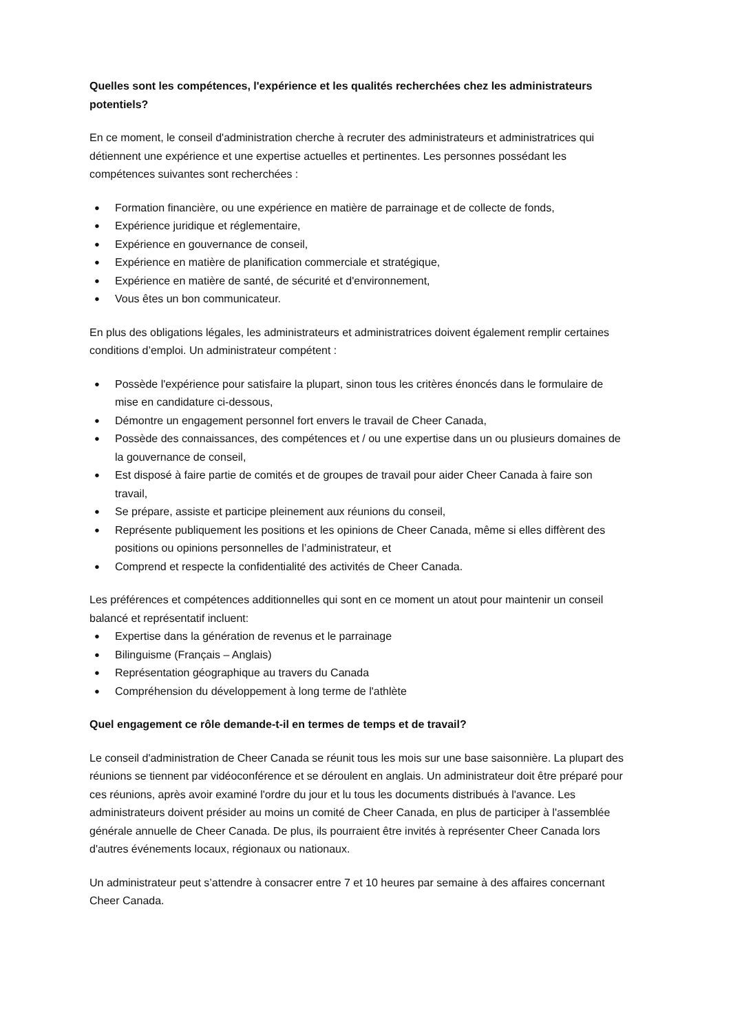Quelles sont les compétences, l'expérience et les qualités recherchées chez les administrateurs potentiels?
En ce moment, le conseil d'administration cherche à recruter des administrateurs et administratrices qui détiennent une expérience et une expertise actuelles et pertinentes. Les personnes possédant les compétences suivantes sont recherchées :
● Formation financière, ou une expérience en matière de parrainage et de collecte de fonds,
● Expérience juridique et réglementaire,
● Expérience en gouvernance de conseil,
● Expérience en matière de planification commerciale et stratégique,
● Expérience en matière de santé, de sécurité et d'environnement,
● Vous êtes un bon communicateur.
En plus des obligations légales, les administrateurs et administratrices doivent également remplir certaines conditions d’emploi. Un administrateur compétent :
● Possède l'expérience pour satisfaire la plupart, sinon tous les critères énoncés dans le formulaire de mise en candidature ci-dessous,
● Démontre un engagement personnel fort envers le travail de Cheer Canada,
● Possède des connaissances, des compétences et / ou une expertise dans un ou plusieurs domaines de la gouvernance de conseil,
● Est disposé à faire partie de comités et de groupes de travail pour aider Cheer Canada à faire son travail,
● Se prépare, assiste et participe pleinement aux réunions du conseil,
● Représente publiquement les positions et les opinions de Cheer Canada, même si elles diffèrent des positions ou opinions personnelles de l’administrateur, et
● Comprend et respecte la confidentialité des activités de Cheer Canada.
Les préférences et compétences additionnelles qui sont en ce moment un atout pour maintenir un conseil balancé et représentatif incluent:
● Expertise dans la génération de revenus et le parrainage
● Bilinguisme (Français – Anglais)
● Représentation géographique au travers du Canada
● Compréhension du développement à long terme de l'athlète
Quel engagement ce rôle demande-t-il en termes de temps et de travail?
Le conseil d'administration de Cheer Canada se réunit tous les mois sur une base saisonnière. La plupart des réunions se tiennent par vidéoconférence et se déroulent en anglais. Un administrateur doit être préparé pour ces réunions, après avoir examiné l'ordre du jour et lu tous les documents distribués à l'avance. Les administrateurs doivent présider au moins un comité de Cheer Canada, en plus de participer à l'assemblée générale annuelle de Cheer Canada. De plus, ils pourraient être invités à représenter Cheer Canada lors d'autres événements locaux, régionaux ou nationaux.
Un administrateur peut s’attendre à consacrer entre 7 et 10 heures par semaine à des affaires concernant Cheer Canada.